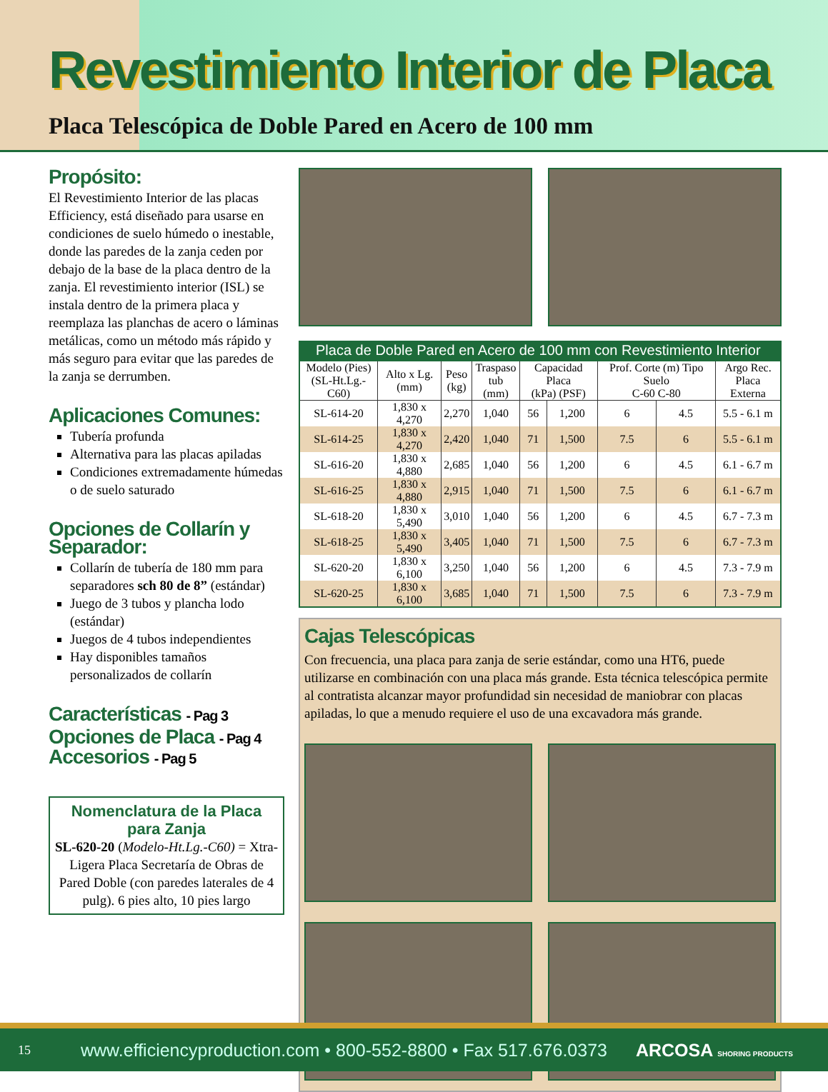Revestimiento Interior de Placa
Placa Telescópica de Doble Pared en Acero de 100 mm
Propósito:
El Revestimiento Interior de las placas Efficiency, está diseñado para usarse en condiciones de suelo húmedo o inestable, donde las paredes de la zanja ceden por debajo de la base de la placa dentro de la zanja. El revestimiento interior (ISL) se instala dentro de la primera placa y reemplaza las planchas de acero o láminas metálicas, como un método más rápido y más seguro para evitar que las paredes de la zanja se derrumben.
Aplicaciones Comunes:
Tubería profunda
Alternativa para las placas apiladas
Condiciones extremadamente húmedas o de suelo saturado
Opciones de Collarín y Separador:
Collarín de tubería de 180 mm para separadores sch 80 de 8” (estándar)
Juego de 3 tubos y plancha lodo (estándar)
Juegos de 4 tubos independientes
Hay disponibles tamaños personalizados de collarín
Características - Pag 3
Opciones de Placa - Pag 4
Accesorios - Pag 5
Nomenclatura de la Placa para Zanja
SL-620-20 (Modelo-Ht.Lg.-C60) = Xtra-Ligera Placa Secretaría de Obras de Pared Doble (con paredes laterales de 4 pulg). 6 pies alto, 10 pies largo
Placa de Doble Pared en Acero de 100 mm con Revestimiento Interior
| Modelo (Pies) (SL-Ht.Lg.-C60) | Alto x Lg. (mm) | Peso (kg) | Traspaso tub (mm) | Capacidad Placa (kPa) (PSF) | | Prof. Corte (m) Tipo Suelo C-60 C-80 | | Argo Rec. Placa Externa |
| --- | --- | --- | --- | --- | --- | --- | --- | --- |
| SL-614-20 | 1,830 x 4,270 | 2,270 | 1,040 | 56 | 1,200 | 6 | 4.5 | 5.5 - 6.1 m |
| SL-614-25 | 1,830 x 4,270 | 2,420 | 1,040 | 71 | 1,500 | 7.5 | 6 | 5.5 - 6.1 m |
| SL-616-20 | 1,830 x 4,880 | 2,685 | 1,040 | 56 | 1,200 | 6 | 4.5 | 6.1 - 6.7 m |
| SL-616-25 | 1,830 x 4,880 | 2,915 | 1,040 | 71 | 1,500 | 7.5 | 6 | 6.1 - 6.7 m |
| SL-618-20 | 1,830 x 5,490 | 3,010 | 1,040 | 56 | 1,200 | 6 | 4.5 | 6.7 - 7.3 m |
| SL-618-25 | 1,830 x 5,490 | 3,405 | 1,040 | 71 | 1,500 | 7.5 | 6 | 6.7 - 7.3 m |
| SL-620-20 | 1,830 x 6,100 | 3,250 | 1,040 | 56 | 1,200 | 6 | 4.5 | 7.3 - 7.9 m |
| SL-620-25 | 1,830 x 6,100 | 3,685 | 1,040 | 71 | 1,500 | 7.5 | 6 | 7.3 - 7.9 m |
Cajas Telescópicas
Con frecuencia, una placa para zanja de serie estándar, como una HT6, puede utilizarse en combinación con una placa más grande. Esta técnica telescópica permite al contratista alcanzar mayor profundidad sin necesidad de maniobrar con placas apiladas, lo que a menudo requiere el uso de una excavadora más grande.
15 www.efficiencyproduction.com • 800-552-8800 • Fax 517.676.0373 ARCOSA SHORING PRODUCTS